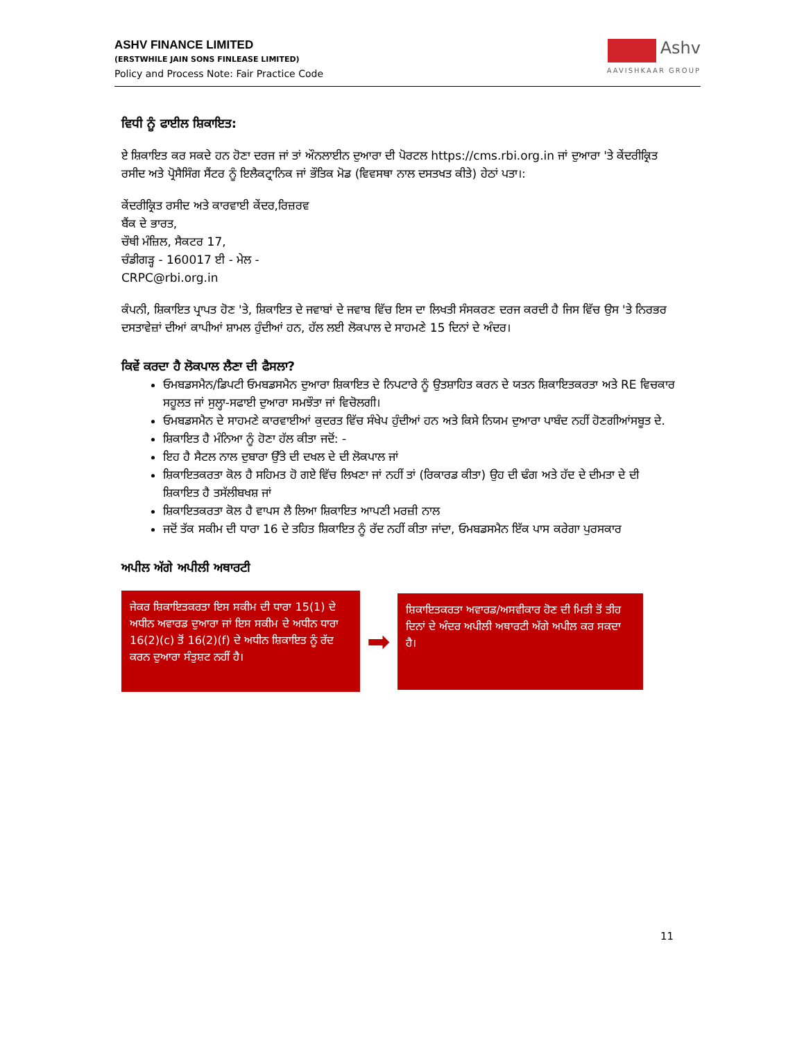ASHV FINANCE LIMITED
(ERSTWHILE JAIN SONS FINLEASE LIMITED)
Policy and Process Note: Fair Practice Code
Ashv
AAVISHKAAR GROUP
ਵਿਧੀ ਨੂੰ ਫਾਈਲ ਸ਼ਿਕਾਇਤ:
ਏ ਸ਼ਿਕਾਇਤ ਕਰ ਸਕਦੇ ਹਨ ਹੋਣਾ ਦਰਜ ਜਾਂ ਤਾਂ ਔਨਲਾਈਨ ਦੁਆਰਾ ਦੀ ਪੋਰਟਲ https://cms.rbi.org.in ਜਾਂ ਦੁਆਰਾ 'ਤੇ ਕੇਂਦਰੀਕ੍ਰਿਤ ਰਸੀਦ ਅਤੇ ਪ੍ਰੋਸੈਸਿੰਗ ਸੈਂਟਰ ਨੂੰ ਇਲੈਕਟ੍ਰਾਨਿਕ ਜਾਂ ਭੌਤਿਕ ਮੋਡ (ਵਿਵਸਥਾ ਨਾਲ ਦਸਤਖਤ ਕੀਤੇ) ਹੇਠਾਂ ਪਤਾ।:
ਕੇਂਦਰੀਕ੍ਰਿਤ ਰਸੀਦ ਅਤੇ ਕਾਰਵਾਈ ਕੇਂਦਰ,ਰਿਜ਼ਰਵ
ਬੈਂਕ ਦੇ ਭਾਰਤ,
ਚੌਥੀ ਮੰਜ਼ਿਲ, ਸੈਕਟਰ 17,
ਚੰਡੀਗੜ੍ਹ - 160017 ਈ - ਮੇਲ -
CRPC@rbi.org.in
ਕੰਪਨੀ, ਸ਼ਿਕਾਇਤ ਪ੍ਰਾਪਤ ਹੋਣ 'ਤੇ, ਸ਼ਿਕਾਇਤ ਦੇ ਜਵਾਬਾਂ ਦੇ ਜਵਾਬ ਵਿੱਚ ਇਸ ਦਾ ਲਿਖਤੀ ਸੰਸਕਰਣ ਦਰਜ ਕਰਦੀ ਹੈ ਜਿਸ ਵਿੱਚ ਉਸ 'ਤੇ ਨਿਰਭਰ ਦਸਤਾਵੇਜ਼ਾਂ ਦੀਆਂ ਕਾਪੀਆਂ ਸ਼ਾਮਲ ਹੁੰਦੀਆਂ ਹਨ, ਹੱਲ ਲਈ ਲੋਕਪਾਲ ਦੇ ਸਾਹਮਣੇ 15 ਦਿਨਾਂ ਦੇ ਅੰਦਰ।
ਕਿਵੇਂ ਕਰਦਾ ਹੈ ਲੋਕਪਾਲ ਲੈਣਾ ਦੀ ਫੈਸਲਾ?
ਓਮਬਡਸਮੈਨ/ਡਿਪਟੀ ਓਮਬਡਸਮੈਨ ਦੁਆਰਾ ਸ਼ਿਕਾਇਤ ਦੇ ਨਿਪਟਾਰੇ ਨੂੰ ਉਤਸ਼ਾਹਿਤ ਕਰਨ ਦੇ ਯਤਨ ਸ਼ਿਕਾਇਤਕਰਤਾ ਅਤੇ RE ਵਿਚਕਾਰ ਸਹੂਲਤ ਜਾਂ ਸੁਲ੍ਹਾ-ਸਫਾਈ ਦੁਆਰਾ ਸਮਝੌਤਾ ਜਾਂ ਵਿਚੋਲਗੀ।
ਓਮਬਡਸਮੈਨ ਦੇ ਸਾਹਮਣੇ ਕਾਰਵਾਈਆਂ ਕੁਦਰਤ ਵਿੱਚ ਸੰਖੇਪ ਹੁੰਦੀਆਂ ਹਨ ਅਤੇ ਕਿਸੇ ਨਿਯਮ ਦੁਆਰਾ ਪਾਬੰਦ ਨਹੀਂ ਹੋਣਗੀਆਂਸਬੂਤ ਦੇ.
ਸ਼ਿਕਾਇਤ ਹੈ ਮੰਨਿਆ ਨੂੰ ਹੋਣਾ ਹੱਲ ਕੀਤਾ ਜਦੋਂ: -
ਇਹ ਹੈ ਸੈਟਲ ਨਾਲ ਦੁਬਾਰਾ ਉੱਤੇ ਦੀ ਦਖਲ ਦੇ ਦੀ ਲੋਕਪਾਲ ਜਾਂ
ਸ਼ਿਕਾਇਤਕਰਤਾ ਕੋਲ ਹੈ ਸਹਿਮਤ ਹੋ ਗਏ ਵਿੱਚ ਲਿਖਣਾ ਜਾਂ ਨਹੀਂ ਤਾਂ (ਰਿਕਾਰਡ ਕੀਤਾ) ਉਹ ਦੀ ਢੰਗ ਅਤੇ ਹੱਦ ਦੇ ਦੀਮਤਾ ਦੇ ਦੀ ਸ਼ਿਕਾਇਤ ਹੈ ਤਸੱਲੀਬਖਸ਼ ਜਾਂ
ਸ਼ਿਕਾਇਤਕਰਤਾ ਕੋਲ ਹੈ ਵਾਪਸ ਲੈ ਲਿਆ ਸ਼ਿਕਾਇਤ ਆਪਣੀ ਮਰਜ਼ੀ ਨਾਲ
ਜਦੋਂ ਤੱਕ ਸਕੀਮ ਦੀ ਧਾਰਾ 16 ਦੇ ਤਹਿਤ ਸ਼ਿਕਾਇਤ ਨੂੰ ਰੱਦ ਨਹੀਂ ਕੀਤਾ ਜਾਂਦਾ, ਓਮਬਡਸਮੈਨ ਇੱਕ ਪਾਸ ਕਰੇਗਾ ਪੁਰਸਕਾਰ
ਅਪੀਲ ਅੱਗੇ ਅਪੀਲੀ ਅਥਾਰਟੀ
ਜੇਕਰ ਸ਼ਿਕਾਇਤਕਰਤਾ ਇਸ ਸਕੀਮ ਦੀ ਧਾਰਾ 15(1) ਦੇ ਅਧੀਨ ਅਵਾਰਡ ਦੁਆਰਾ ਜਾਂ ਇਸ ਸਕੀਮ ਦੇ ਅਧੀਨ ਧਾਰਾ 16(2)(c) ਤੋਂ 16(2)(f) ਦੇ ਅਧੀਨ ਸ਼ਿਕਾਇਤ ਨੂੰ ਰੱਦ ਕਰਨ ਦੁਆਰਾ ਸੰਤੁਸ਼ਟ ਨਹੀਂ ਹੈ।
➡
ਸ਼ਿਕਾਇਤਕਰਤਾ ਅਵਾਰਡ/ਅਸਵੀਕਾਰ ਹੋਣ ਦੀ ਮਿਤੀ ਤੋਂ ਤੀਹ ਦਿਨਾਂ ਦੇ ਅੰਦਰ ਅਪੀਲੀ ਅਥਾਰਟੀ ਅੱਗੇ ਅਪੀਲ ਕਰ ਸਕਦਾ ਹੈ।
11